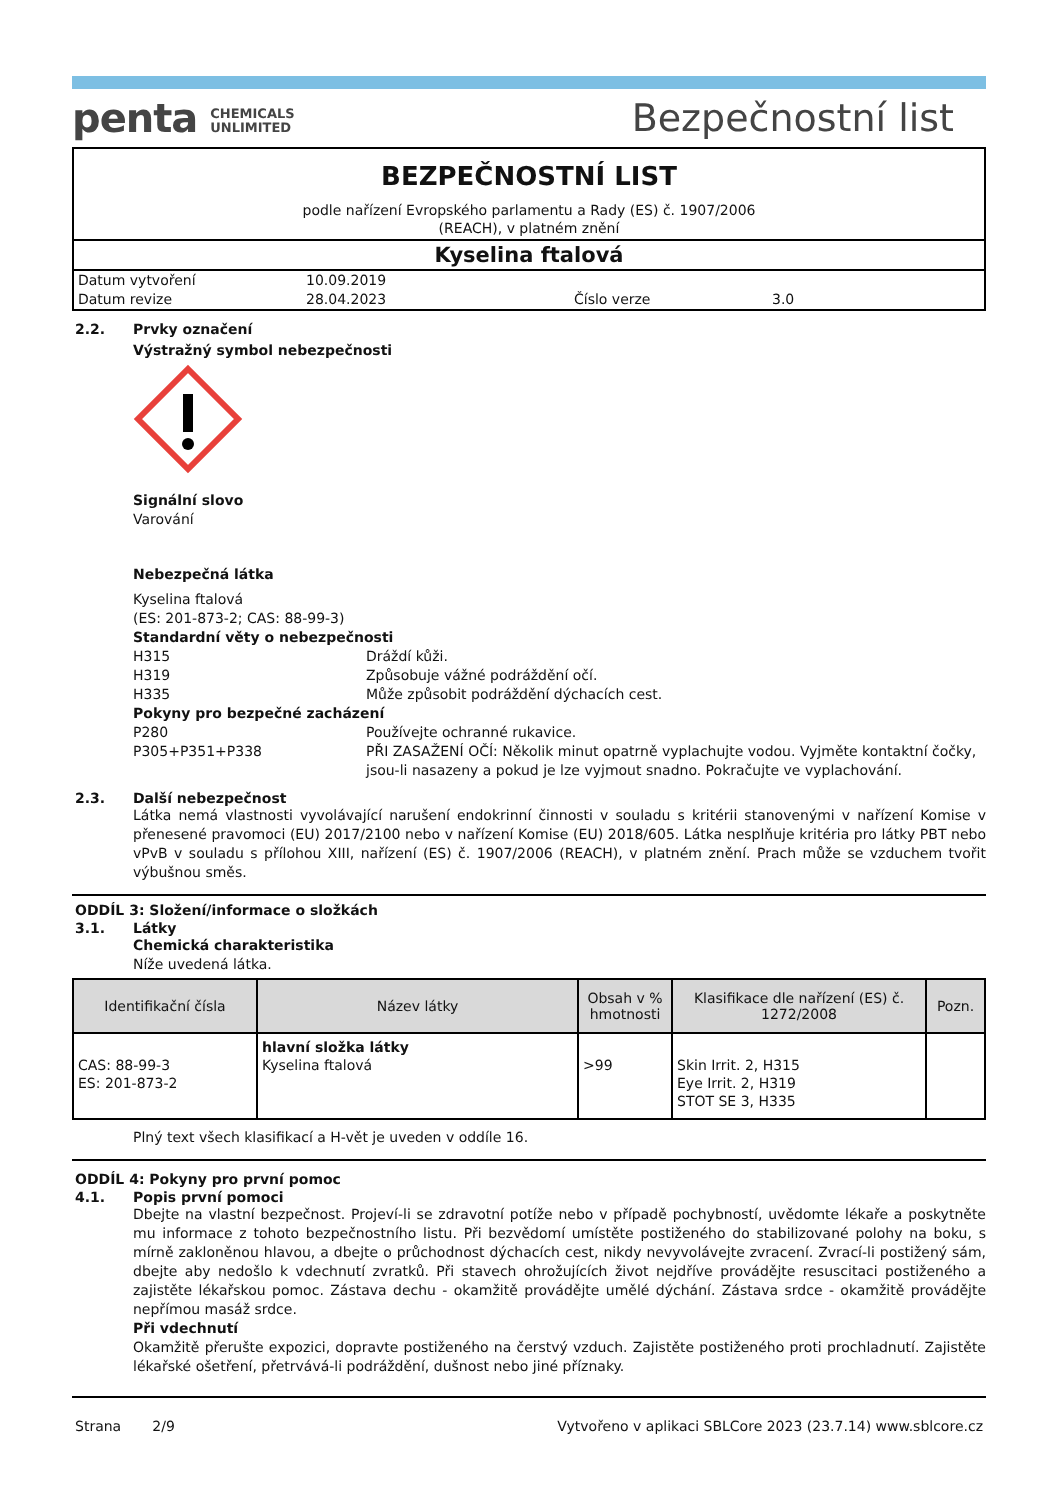penta CHEMICALS
UNLIMITED
Bezpečnostní list
BEZPEČNOSTNÍ LIST
podle nařízení Evropského parlamentu a Rady (ES) č. 1907/2006
(REACH), v platném znění
Kyselina ftalová
| Datum vytvoření | 10.09.2019 | | |
| Datum revize | 28.04.2023 | Číslo verze | 3.0 |
2.2. Prvky označení
Výstražný symbol nebezpečnosti
Signální slovo
Varování
Nebezpečná látka
Kyselina ftalová
(ES: 201-873-2; CAS: 88-99-3)
Standardní věty o nebezpečnosti
H315 Dráždí kůži.
H319 Způsobuje vážné podráždění očí.
H335 Může způsobit podráždění dýchacích cest.
Pokyny pro bezpečné zacházení
P280 Používejte ochranné rukavice.
P305+P351+P338 PŘI ZASAŽENÍ OČÍ: Několik minut opatrně vyplachujte vodou. Vyjměte kontaktní čočky, jsou-li nasazeny a pokud je lze vyjmout snadno. Pokračujte ve vyplachování.
2.3. Další nebezpečnost
Látka nemá vlastnosti vyvolávající narušení endokrinní činnosti v souladu s kritérii stanovenými v nařízení Komise v přenesené pravomoci (EU) 2017/2100 nebo v nařízení Komise (EU) 2018/605. Látka nesplňuje kritéria pro látky PBT nebo vPvB v souladu s přílohou XIII, nařízení (ES) č. 1907/2006 (REACH), v platném znění. Prach může se vzduchem tvořit výbušnou směs.
ODDÍL 3: Složení/informace o složkách
3.1. Látky
Chemická charakteristika
Níže uvedená látka.
| Identifikační čísla | Název látky | Obsah v % hmotnosti | Klasifikace dle nařízení (ES) č. 1272/2008 | Pozn. |
| --- | --- | --- | --- | --- |
| CAS: 88-99-3 ES: 201-873-2 | hlavní složka látky Kyselina ftalová | >99 | Skin Irrit. 2, H315 Eye Irrit. 2, H319 STOT SE 3, H335 | |
Plný text všech klasifikací a H-vět je uveden v oddíle 16.
ODDÍL 4: Pokyny pro první pomoc
4.1. Popis první pomoci
Dbejte na vlastní bezpečnost. Projeví-li se zdravotní potíže nebo v případě pochybností, uvědomte lékaře a poskytněte mu informace z tohoto bezpečnostního listu. Při bezvědomí umístěte postiženého do stabilizované polohy na boku, s mírně zakloněnou hlavou, a dbejte o průchodnost dýchacích cest, nikdy nevyvolávejte zvracení. Zvrací-li postižený sám, dbejte aby nedošlo k vdechnutí zvratků. Při stavech ohrožujících život nejdříve provádějte resuscitaci postiženého a zajistěte lékařskou pomoc. Zástava dechu - okamžitě provádějte umělé dýchání. Zástava srdce - okamžitě provádějte nepřímou masáž srdce.
Při vdechnutí
Okamžitě přerušte expozici, dopravte postiženého na čerstvý vzduch. Zajistěte postiženého proti prochladnutí. Zajistěte lékařské ošetření, přetrvává-li podráždění, dušnost nebo jiné příznaky.
Strana 2/9 Vytvořeno v aplikaci SBLCore 2023 (23.7.14) www.sblcore.cz